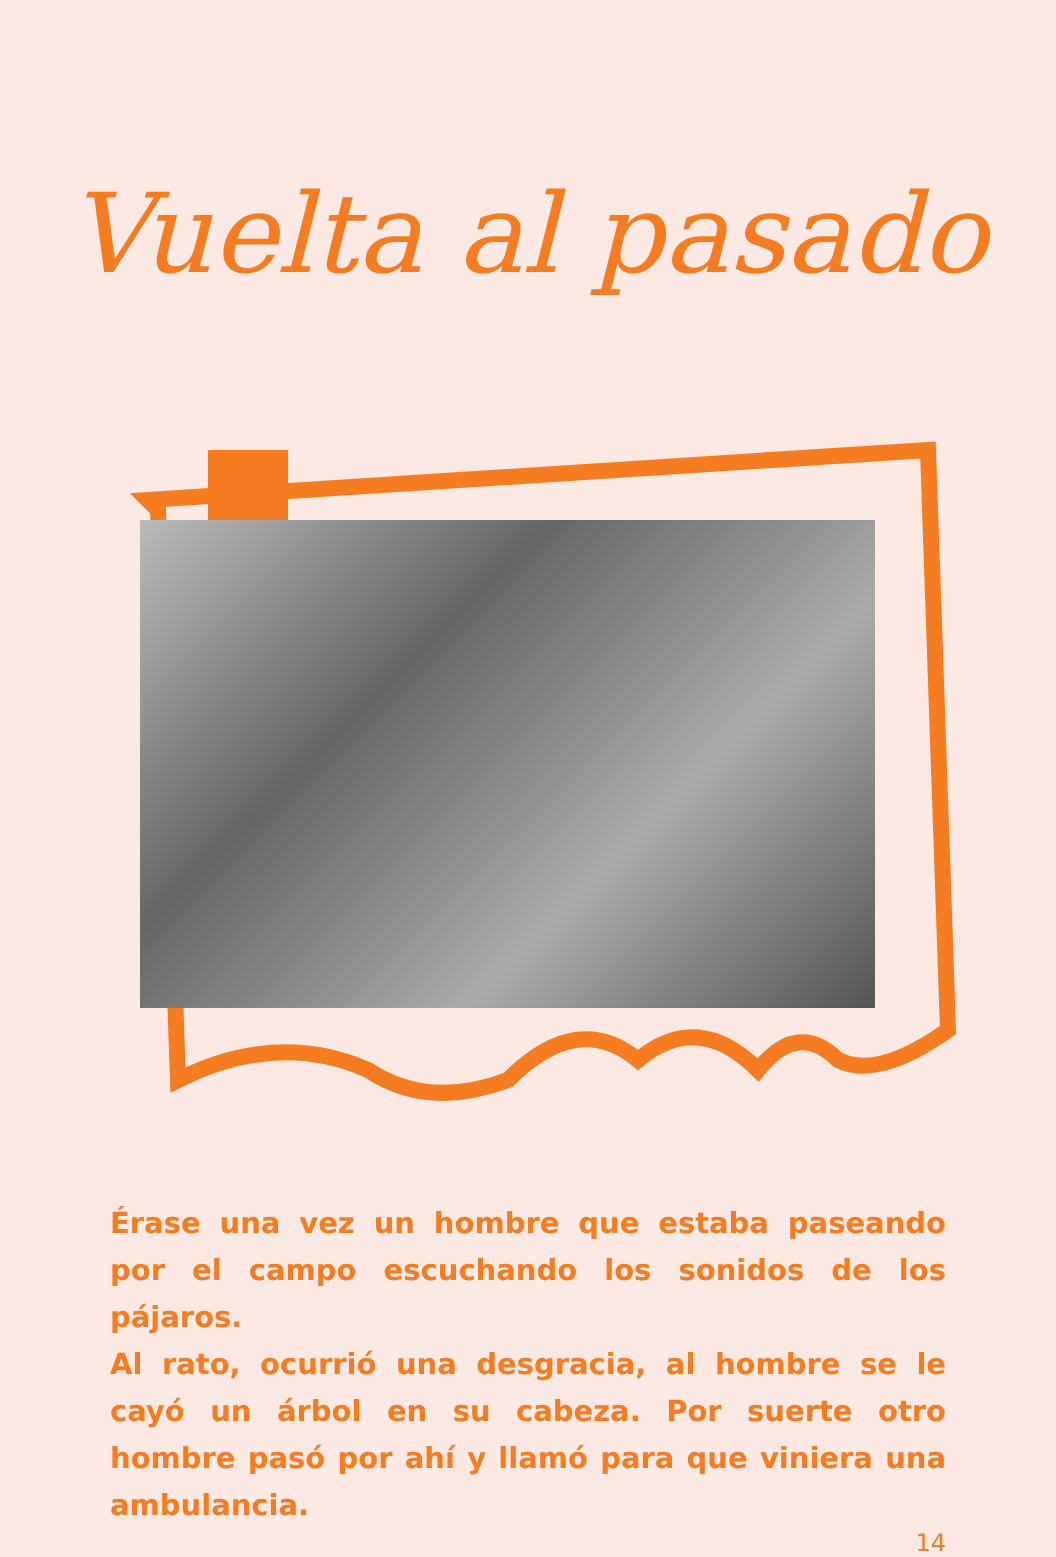Vuelta al pasado
Érase una vez un hombre que estaba paseando por el campo escuchando los sonidos de los pájaros.
Al rato, ocurrió una desgracia, al hombre se le cayó un árbol en su cabeza. Por suerte otro hombre pasó por ahí y llamó para que viniera una ambulancia.
14